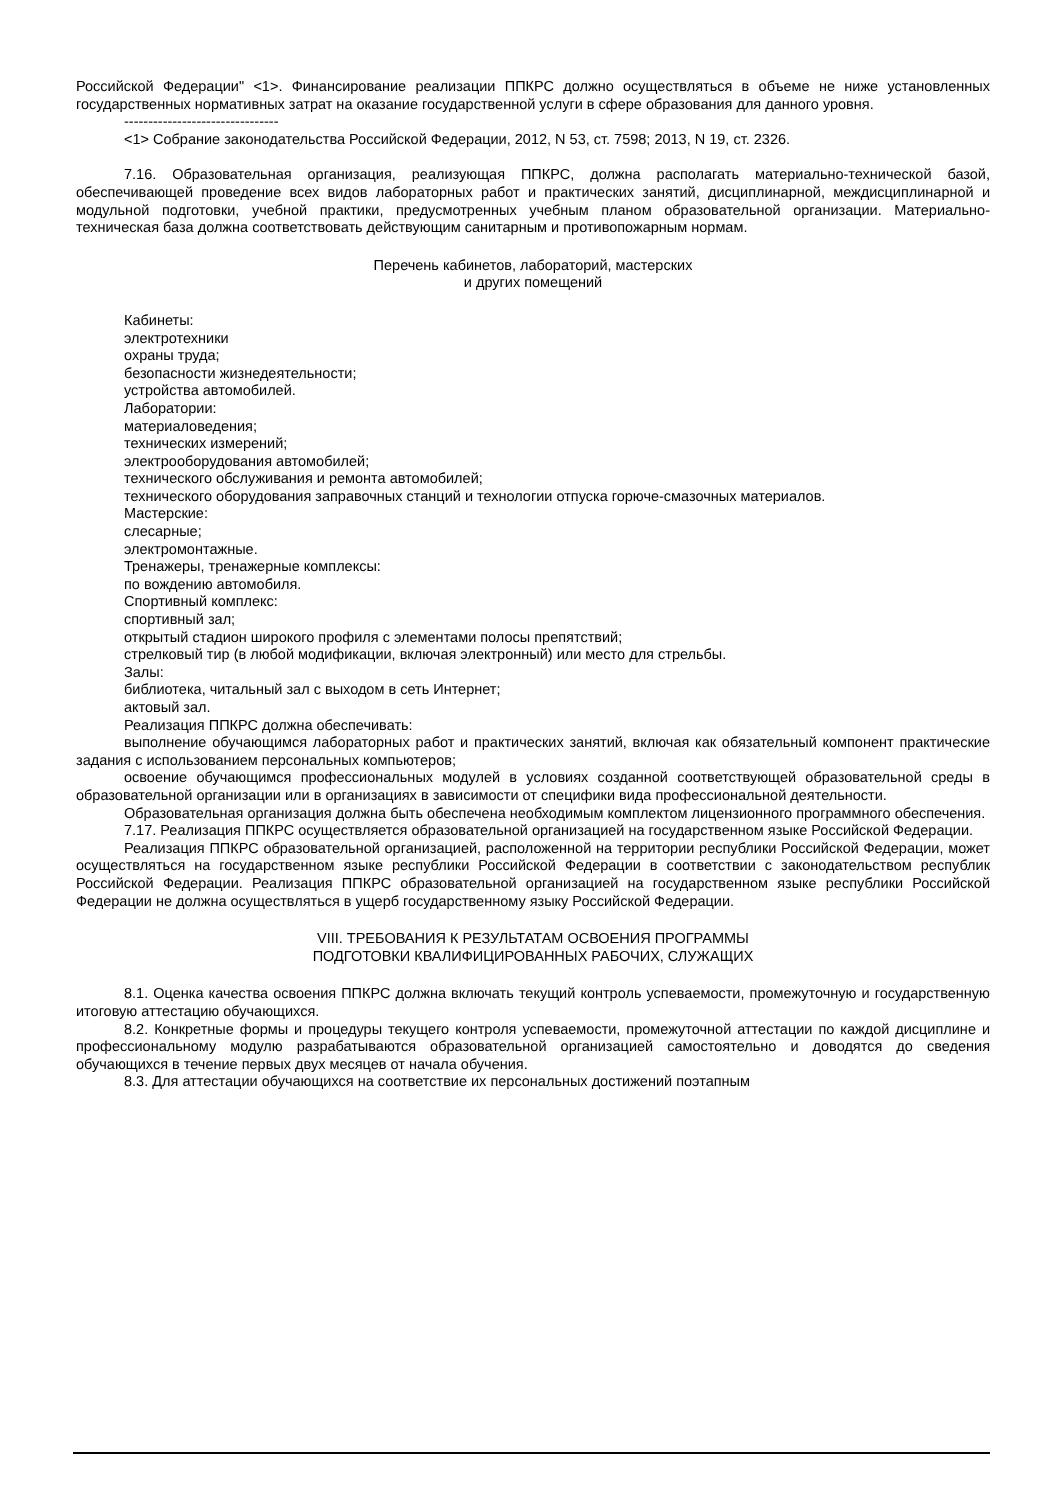Российской Федерации" <1>. Финансирование реализации ППКРС должно осуществляться в объеме не ниже установленных государственных нормативных затрат на оказание государственной услуги в сфере образования для данного уровня.
--------------------------------
<1> Собрание законодательства Российской Федерации, 2012, N 53, ст. 7598; 2013, N 19, ст. 2326.
7.16. Образовательная организация, реализующая ППКРС, должна располагать материально-технической базой, обеспечивающей проведение всех видов лабораторных работ и практических занятий, дисциплинарной, междисциплинарной и модульной подготовки, учебной практики, предусмотренных учебным планом образовательной организации. Материально-техническая база должна соответствовать действующим санитарным и противопожарным нормам.
Перечень кабинетов, лабораторий, мастерских
и других помещений
Кабинеты:
электротехники
охраны труда;
безопасности жизнедеятельности;
устройства автомобилей.
Лаборатории:
материаловедения;
технических измерений;
электрооборудования автомобилей;
технического обслуживания и ремонта автомобилей;
технического оборудования заправочных станций и технологии отпуска горюче-смазочных материалов.
Мастерские:
слесарные;
электромонтажные.
Тренажеры, тренажерные комплексы:
по вождению автомобиля.
Спортивный комплекс:
спортивный зал;
открытый стадион широкого профиля с элементами полосы препятствий;
стрелковый тир (в любой модификации, включая электронный) или место для стрельбы.
Залы:
библиотека, читальный зал с выходом в сеть Интернет;
актовый зал.
Реализация ППКРС должна обеспечивать:
выполнение обучающимся лабораторных работ и практических занятий, включая как обязательный компонент практические задания с использованием персональных компьютеров;
освоение обучающимся профессиональных модулей в условиях созданной соответствующей образовательной среды в образовательной организации или в организациях в зависимости от специфики вида профессиональной деятельности.
Образовательная организация должна быть обеспечена необходимым комплектом лицензионного программного обеспечения.
7.17. Реализация ППКРС осуществляется образовательной организацией на государственном языке Российской Федерации.
Реализация ППКРС образовательной организацией, расположенной на территории республики Российской Федерации, может осуществляться на государственном языке республики Российской Федерации в соответствии с законодательством республик Российской Федерации. Реализация ППКРС образовательной организацией на государственном языке республики Российской Федерации не должна осуществляться в ущерб государственному языку Российской Федерации.
VIII. ТРЕБОВАНИЯ К РЕЗУЛЬТАТАМ ОСВОЕНИЯ ПРОГРАММЫ
ПОДГОТОВКИ КВАЛИФИЦИРОВАННЫХ РАБОЧИХ, СЛУЖАЩИХ
8.1. Оценка качества освоения ППКРС должна включать текущий контроль успеваемости, промежуточную и государственную итоговую аттестацию обучающихся.
8.2. Конкретные формы и процедуры текущего контроля успеваемости, промежуточной аттестации по каждой дисциплине и профессиональному модулю разрабатываются образовательной организацией самостоятельно и доводятся до сведения обучающихся в течение первых двух месяцев от начала обучения.
8.3. Для аттестации обучающихся на соответствие их персональных достижений поэтапным